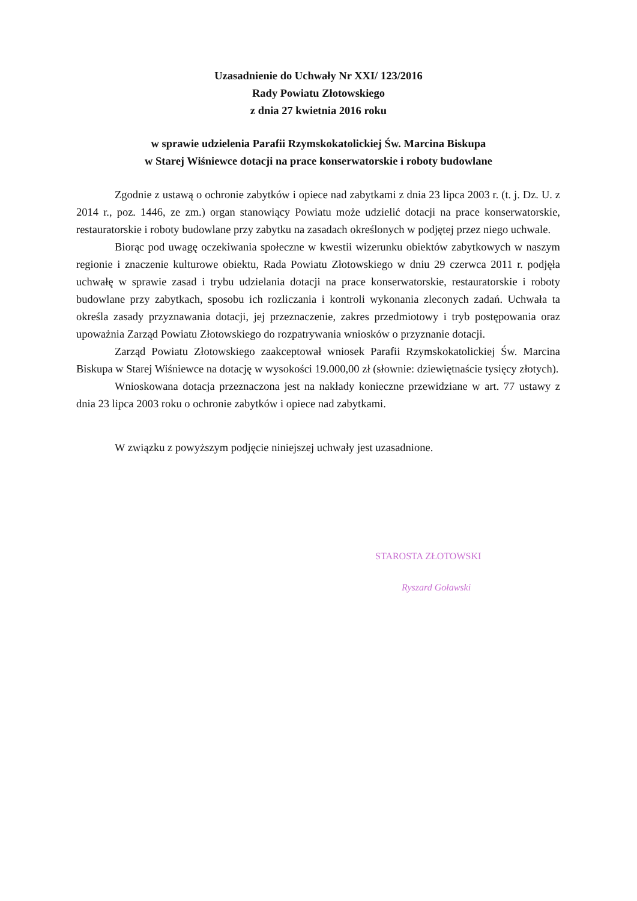Uzasadnienie do Uchwały Nr XXI/ 123/2016
Rady Powiatu Złotowskiego
z dnia 27 kwietnia 2016 roku
w sprawie udzielenia Parafii Rzymskokatolickiej Św. Marcina Biskupa
w Starej Wiśniewce dotacji na prace konserwatorskie i roboty budowlane
Zgodnie z ustawą o ochronie zabytków i opiece nad zabytkami z dnia 23 lipca 2003 r. (t. j. Dz. U. z 2014 r., poz. 1446, ze zm.) organ stanowiący Powiatu może udzielić dotacji na prace konserwatorskie, restauratorskie i roboty budowlane przy zabytku na zasadach określonych w podjętej przez niego uchwale.
Biorąc pod uwagę oczekiwania społeczne w kwestii wizerunku obiektów zabytkowych w naszym regionie i znaczenie kulturowe obiektu, Rada Powiatu Złotowskiego w dniu 29 czerwca 2011 r. podjęła uchwałę w sprawie zasad i trybu udzielania dotacji na prace konserwatorskie, restauratorskie i roboty budowlane przy zabytkach, sposobu ich rozliczania i kontroli wykonania zleconych zadań. Uchwała ta określa zasady przyznawania dotacji, jej przeznaczenie, zakres przedmiotowy i tryb postępowania oraz upoważnia Zarząd Powiatu Złotowskiego do rozpatrywania wniosków o przyznanie dotacji.
Zarząd Powiatu Złotowskiego zaakceptował wniosek Parafii Rzymskokatolickiej Św. Marcina Biskupa w Starej Wiśniewce na dotację w wysokości 19.000,00 zł (słownie: dziewiętnaście tysięcy złotych).
Wnioskowana dotacja przeznaczona jest na nakłady konieczne przewidziane w art. 77 ustawy z dnia 23 lipca 2003 roku o ochronie zabytków i opiece nad zabytkami.
W związku z powyższym podjęcie niniejszej uchwały jest uzasadnione.
STAROSTA ZŁOTOWSKI
Ryszard Goławski